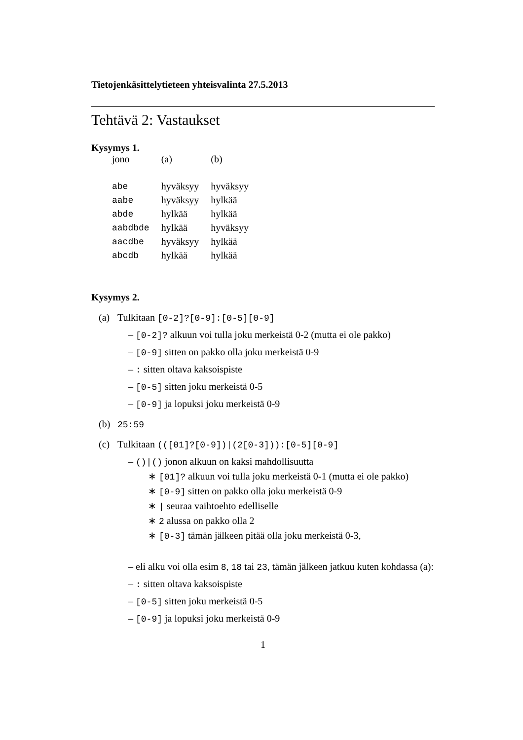Tietojenkäsittelytieteen yhteisvalinta 27.5.2013
Tehtävä 2: Vastaukset
Kysymys 1.
| jono | (a) | (b) |
| --- | --- | --- |
| abe | hyväksyy | hyväksyy |
| aabe | hyväksyy | hylkää |
| abde | hylkää | hylkää |
| aabdbde | hylkää | hyväksyy |
| aacdbe | hyväksyy | hylkää |
| abcdb | hylkää | hylkää |
Kysymys 2.
(a) Tulkitaan [0-2]?[0-9]:[0-5][0-9]
– [0-2]? alkuun voi tulla joku merkeistä 0-2 (mutta ei ole pakko)
– [0-9] sitten on pakko olla joku merkeistä 0-9
– : sitten oltava kaksoispiste
– [0-5] sitten joku merkeistä 0-5
– [0-9] ja lopuksi joku merkeistä 0-9
(b) 25:59
(c) Tulkitaan (([01]?[0-9])|(2[0-3])):[0-5][0-9]
– ()|() jonon alkuun on kaksi mahdollisuutta
∗ [01]? alkuun voi tulla joku merkeistä 0-1 (mutta ei ole pakko)
∗ [0-9] sitten on pakko olla joku merkeistä 0-9
∗ | seuraa vaihtoehto edelliselle
∗ 2 alussa on pakko olla 2
∗ [0-3] tämän jälkeen pitää olla joku merkeistä 0-3,
– eli alku voi olla esim 8, 18 tai 23, tämän jälkeen jatkuu kuten kohdassa (a):
– : sitten oltava kaksoispiste
– [0-5] sitten joku merkeistä 0-5
– [0-9] ja lopuksi joku merkeistä 0-9
1